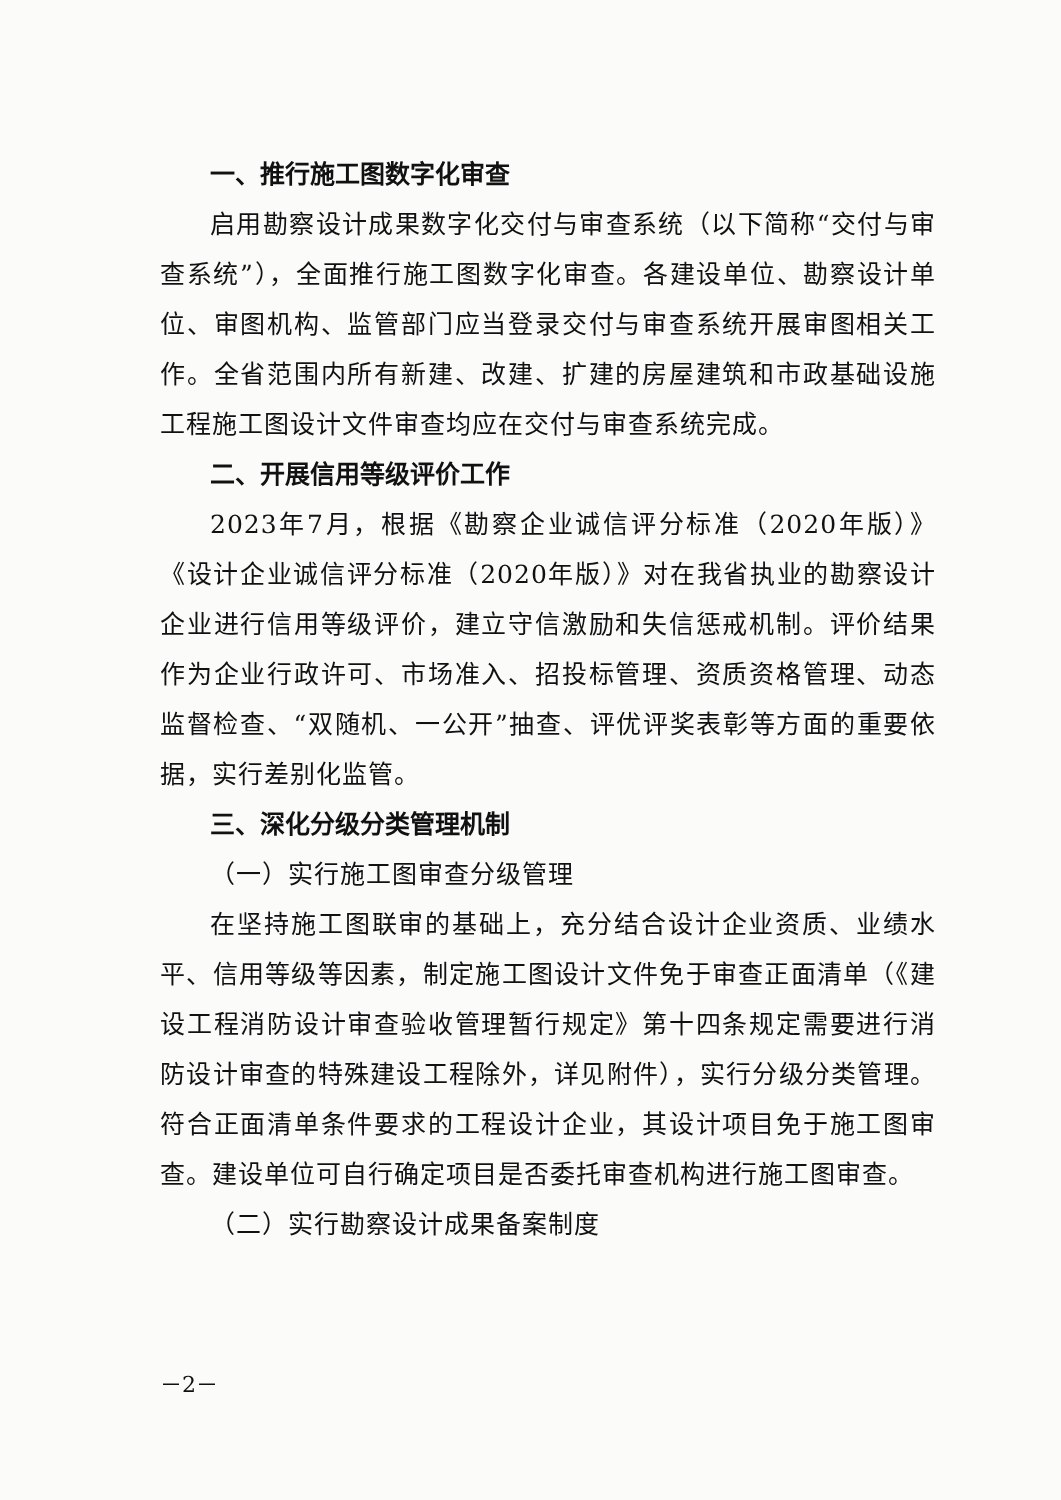一、推行施工图数字化审查
启用勘察设计成果数字化交付与审查系统（以下简称“交付与审查系统”），全面推行施工图数字化审查。各建设单位、勘察设计单位、审图机构、监管部门应当登录交付与审查系统开展审图相关工作。全省范围内所有新建、改建、扩建的房屋建筑和市政基础设施工程施工图设计文件审查均应在交付与审查系统完成。
二、开展信用等级评价工作
2023年7月，根据《勘察企业诚信评分标准（2020年版）》《设计企业诚信评分标准（2020年版）》对在我省执业的勘察设计企业进行信用等级评价，建立守信激励和失信惩戒机制。评价结果作为企业行政许可、市场准入、招投标管理、资质资格管理、动态监督检查、“双随机、一公开”抽查、评优评奖表彰等方面的重要依据，实行差别化监管。
三、深化分级分类管理机制
（一）实行施工图审查分级管理
在坚持施工图联审的基础上，充分结合设计企业资质、业绩水平、信用等级等因素，制定施工图设计文件免于审查正面清单（《建设工程消防设计审查验收管理暂行规定》第十四条规定需要进行消防设计审查的特殊建设工程除外，详见附件），实行分级分类管理。符合正面清单条件要求的工程设计企业，其设计项目免于施工图审查。建设单位可自行确定项目是否委托审查机构进行施工图审查。
（二）实行勘察设计成果备案制度
－2－